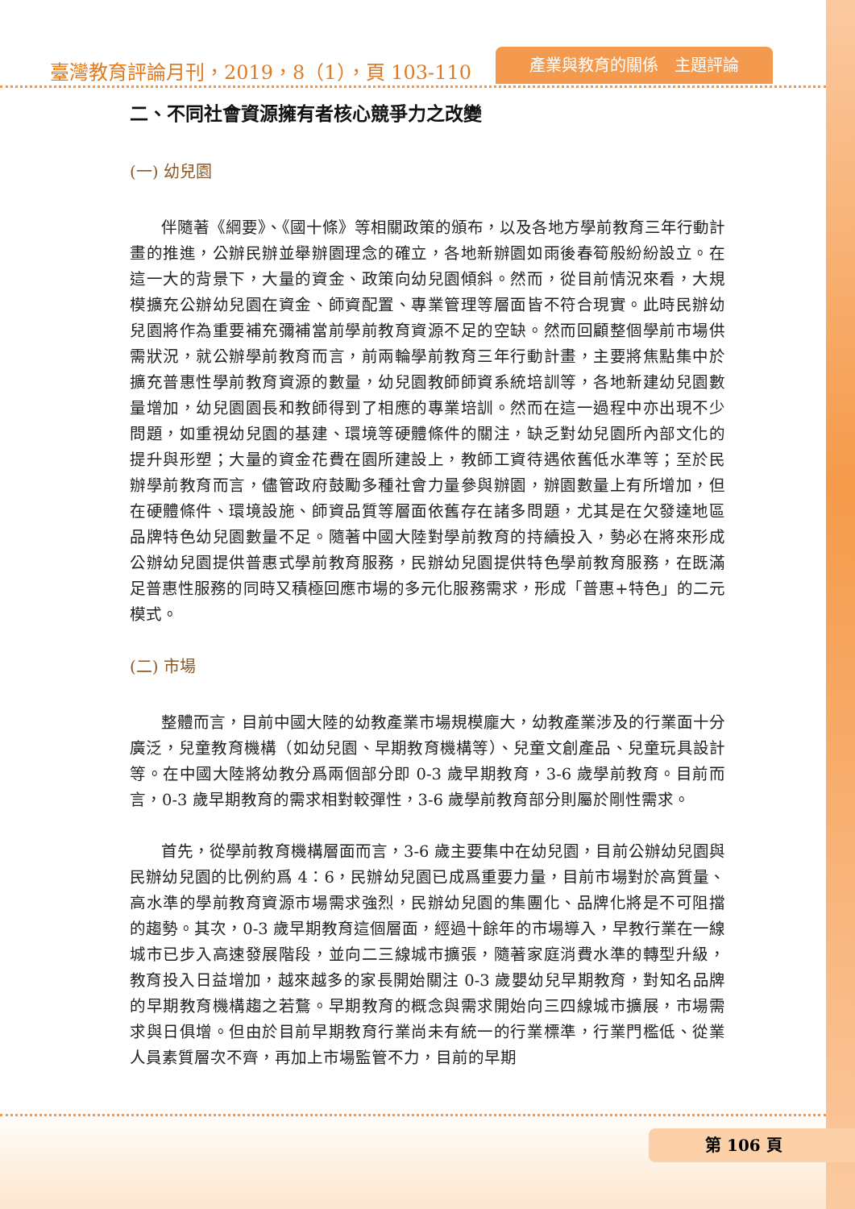臺灣教育評論月刊，2019，8（1），頁 103-110
產業與教育的關係　主題評論
二、不同社會資源擁有者核心競爭力之改變
(一) 幼兒園
伴隨著《綱要》、《國十條》等相關政策的頒布，以及各地方學前教育三年行動計畫的推進，公辦民辦並舉辦園理念的確立，各地新辦園如雨後春筍般紛紛設立。在這一大的背景下，大量的資金、政策向幼兒園傾斜。然而，從目前情況來看，大規模擴充公辦幼兒園在資金、師資配置、專業管理等層面皆不符合現實。此時民辦幼兒園將作為重要補充彌補當前學前教育資源不足的空缺。然而回顧整個學前市場供需狀況，就公辦學前教育而言，前兩輪學前教育三年行動計畫，主要將焦點集中於擴充普惠性學前教育資源的數量，幼兒園教師師資系統培訓等，各地新建幼兒園數量增加，幼兒園園長和教師得到了相應的專業培訓。然而在這一過程中亦出現不少問題，如重視幼兒園的基建、環境等硬體條件的關注，缺乏對幼兒園所內部文化的提升與形塑；大量的資金花費在園所建設上，教師工資待遇依舊低水準等；至於民辦學前教育而言，儘管政府鼓勵多種社會力量參與辦園，辦園數量上有所增加，但在硬體條件、環境設施、師資品質等層面依舊存在諸多問題，尤其是在欠發達地區品牌特色幼兒園數量不足。隨著中國大陸對學前教育的持續投入，勢必在將來形成公辦幼兒園提供普惠式學前教育服務，民辦幼兒園提供特色學前教育服務，在既滿足普惠性服務的同時又積極回應市場的多元化服務需求，形成「普惠+特色」的二元模式。
(二) 市場
整體而言，目前中國大陸的幼教產業市場規模龐大，幼教產業涉及的行業面十分廣泛，兒童教育機構（如幼兒園、早期教育機構等）、兒童文創產品、兒童玩具設計等。在中國大陸將幼教分爲兩個部分即 0-3 歲早期教育，3-6 歲學前教育。目前而言，0-3 歲早期教育的需求相對較彈性，3-6 歲學前教育部分則屬於剛性需求。
首先，從學前教育機構層面而言，3-6 歲主要集中在幼兒園，目前公辦幼兒園與民辦幼兒園的比例約爲 4：6，民辦幼兒園已成爲重要力量，目前市場對於高質量、高水準的學前教育資源市場需求強烈，民辦幼兒園的集團化、品牌化將是不可阻擋的趨勢。其次，0-3 歲早期教育這個層面，經過十餘年的市場導入，早教行業在一線城市已步入高速發展階段，並向二三線城市擴張，隨著家庭消費水準的轉型升級，教育投入日益增加，越來越多的家長開始關注 0-3 歲嬰幼兒早期教育，對知名品牌的早期教育機構趨之若鶩。早期教育的概念與需求開始向三四線城市擴展，市場需求與日俱增。但由於目前早期教育行業尚未有統一的行業標準，行業門檻低、從業人員素質層次不齊，再加上市場監管不力，目前的早期
第 106 頁